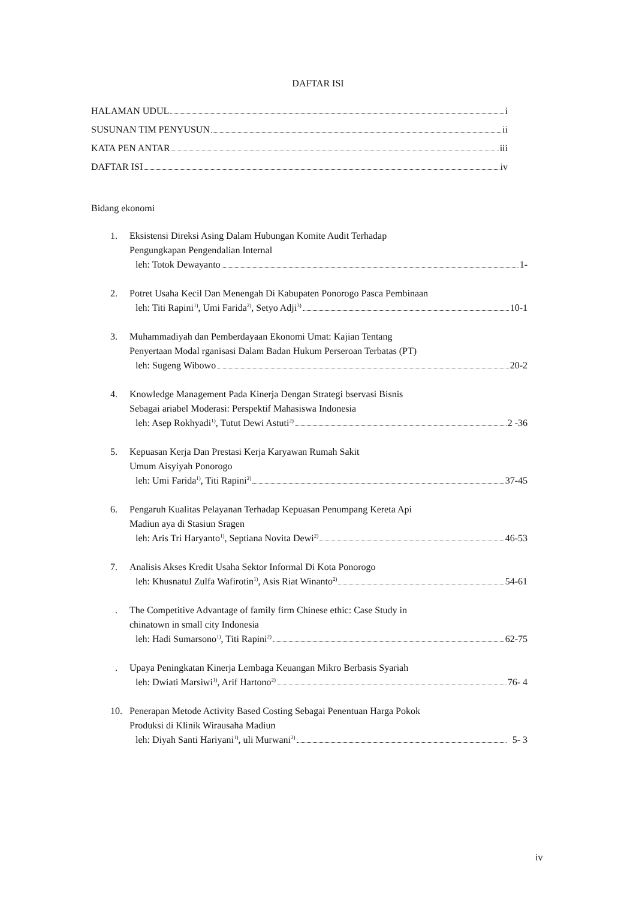DAFTAR ISI
HALAMAN UDUL i
SUSUNAN TIM PENYUSUN ii
KATA PEN ANTAR iii
DAFTAR ISI iv
Bidang ekonomi
1. Eksistensi Direksi Asing Dalam Hubungan Komite Audit Terhadap
Pengungkapan Pengendalian Internal
leh: Totok Dewayanto 1-
2. Potret Usaha Kecil Dan Menengah Di Kabupaten Ponorogo Pasca Pembinaan
leh: Titi Rapini<sup>1)</sup>, Umi Farida<sup>2)</sup>, Setyo Adji<sup>3)</sup> 10-1
3. Muhammadiyah dan Pemberdayaan Ekonomi Umat: Kajian Tentang
Penyertaan Modal rganisasi Dalam Badan Hukum Perseroan Terbatas (PT)
leh: Sugeng Wibowo 20-2
4. Knowledge Management Pada Kinerja Dengan Strategi bservasi Bisnis
Sebagai ariabel Moderasi: Perspektif Mahasiswa Indonesia
leh: Asep Rokhyadi<sup>1)</sup>, Tutut Dewi Astuti<sup>2)</sup> 2 -36
5. Kepuasan Kerja Dan Prestasi Kerja Karyawan Rumah Sakit
Umum Aisyiyah Ponorogo
leh: Umi Farida<sup>1)</sup>, Titi Rapini<sup>2)</sup> 37-45
6. Pengaruh Kualitas Pelayanan Terhadap Kepuasan Penumpang Kereta Api
Madiun aya di Stasiun Sragen
leh: Aris Tri Haryanto<sup>1)</sup>, Septiana Novita Dewi<sup>2)</sup> 46-53
7. Analisis Akses Kredit Usaha Sektor Informal Di Kota Ponorogo
leh: Khusnatul Zulfa Wafirotin<sup>1)</sup>, Asis Riat Winanto<sup>2)</sup> 54-61
. The Competitive Advantage of family firm Chinese ethic: Case Study in
chinatown in small city Indonesia
leh: Hadi Sumarsono<sup>1)</sup>, Titi Rapini<sup>2)</sup> 62-75
. Upaya Peningkatan Kinerja Lembaga Keuangan Mikro Berbasis Syariah
leh: Dwiati Marsiwi<sup>1)</sup>, Arif Hartono<sup>2)</sup> 76- 4
10. Penerapan Metode Activity Based Costing Sebagai Penentuan Harga Pokok
Produksi di Klinik Wirausaha Madiun
leh: Diyah Santi Hariyani<sup>1)</sup>, uli Murwani<sup>2)</sup> 5- 3
iv